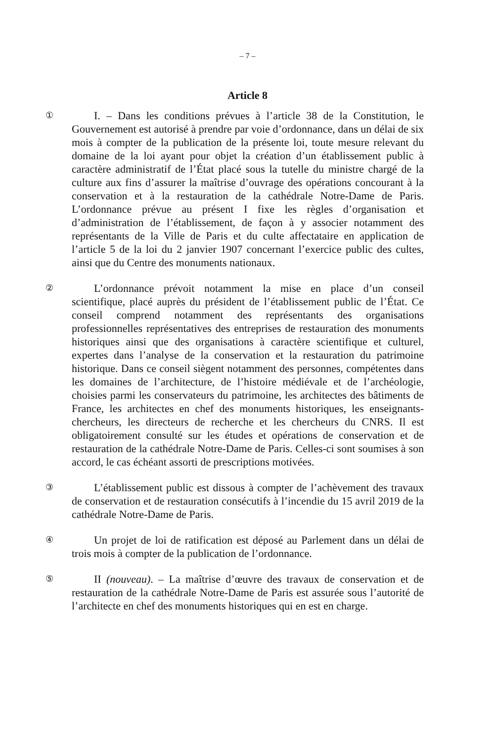– 7 –
Article 8
①
I. – Dans les conditions prévues à l’article 38 de la Constitution, le Gouvernement est autorisé à prendre par voie d’ordonnance, dans un délai de six mois à compter de la publication de la présente loi, toute mesure relevant du domaine de la loi ayant pour objet la création d’un établissement public à caractère administratif de l’État placé sous la tutelle du ministre chargé de la culture aux fins d’assurer la maîtrise d’ouvrage des opérations concourant à la conservation et à la restauration de la cathédrale Notre-Dame de Paris. L’ordonnance prévue au présent I fixe les règles d’organisation et d’administration de l’établissement, de façon à y associer notamment des représentants de la Ville de Paris et du culte affectataire en application de l’article 5 de la loi du 2 janvier 1907 concernant l’exercice public des cultes, ainsi que du Centre des monuments nationaux.
②
L’ordonnance prévoit notamment la mise en place d’un conseil scientifique, placé auprès du président de l’établissement public de l’État. Ce conseil comprend notamment des représentants des organisations professionnelles représentatives des entreprises de restauration des monuments historiques ainsi que des organisations à caractère scientifique et culturel, expertes dans l’analyse de la conservation et la restauration du patrimoine historique. Dans ce conseil siègent notamment des personnes, compétentes dans les domaines de l’architecture, de l’histoire médiévale et de l’archéologie, choisies parmi les conservateurs du patrimoine, les architectes des bâtiments de France, les architectes en chef des monuments historiques, les enseignants-chercheurs, les directeurs de recherche et les chercheurs du CNRS. Il est obligatoirement consulté sur les études et opérations de conservation et de restauration de la cathédrale Notre-Dame de Paris. Celles-ci sont soumises à son accord, le cas échéant assorti de prescriptions motivées.
③
L’établissement public est dissous à compter de l’achèvement des travaux de conservation et de restauration consécutifs à l’incendie du 15 avril 2019 de la cathédrale Notre-Dame de Paris.
④
Un projet de loi de ratification est déposé au Parlement dans un délai de trois mois à compter de la publication de l’ordonnance.
⑤
II (nouveau). – La maîtrise d’œuvre des travaux de conservation et de restauration de la cathédrale Notre-Dame de Paris est assurée sous l’autorité de l’architecte en chef des monuments historiques qui en est en charge.